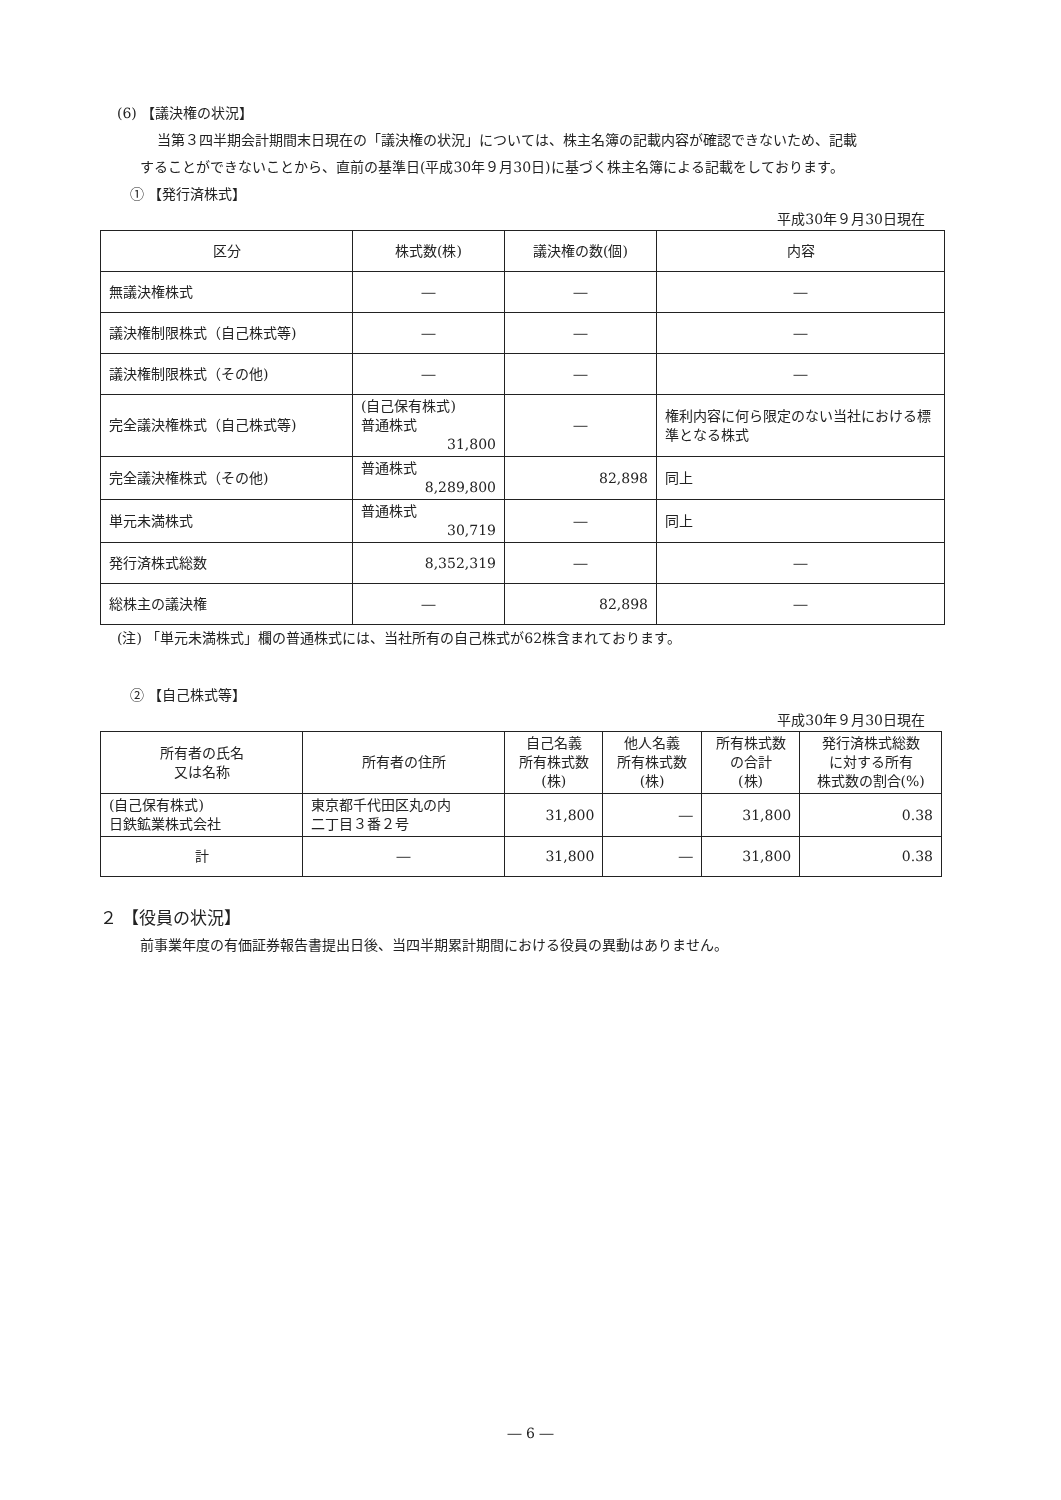(6) 【議決権の状況】
当第３四半期会計期間末日現在の「議決権の状況」については、株主名簿の記載内容が確認できないため、記載
することができないことから、直前の基準日(平成30年９月30日)に基づく株主名簿による記載をしております。
① 【発行済株式】
平成30年９月30日現在
| 区分 | 株式数(株) | 議決権の数(個) | 内容 |
| --- | --- | --- | --- |
| 無議決権株式 | ― | ― | ― |
| 議決権制限株式（自己株式等) | ― | ― | ― |
| 議決権制限株式（その他) | ― | ― | ― |
| 完全議決権株式（自己株式等) | (自己保有株式) 普通株式 31,800 | ― | 権利内容に何ら限定のない当社における標準となる株式 |
| 完全議決権株式（その他) | 普通株式 8,289,800 | 82,898 | 同上 |
| 単元未満株式 | 普通株式 30,719 | ― | 同上 |
| 発行済株式総数 | 8,352,319 | ― | ― |
| 総株主の議決権 | ― | 82,898 | ― |
(注) 「単元未満株式」欄の普通株式には、当社所有の自己株式が62株含まれております。
② 【自己株式等】
平成30年９月30日現在
| 所有者の氏名 又は名称 | 所有者の住所 | 自己名義 所有株式数 (株) | 他人名義 所有株式数 (株) | 所有株式数 の合計 (株) | 発行済株式総数 に対する所有 株式数の割合(%) |
| --- | --- | --- | --- | --- | --- |
| (自己保有株式) 日鉄鉱業株式会社 | 東京都千代田区丸の内 二丁目３番２号 | 31,800 | ― | 31,800 | 0.38 |
| 計 | ― | 31,800 | ― | 31,800 | 0.38 |
２ 【役員の状況】
前事業年度の有価証券報告書提出日後、当四半期累計期間における役員の異動はありません。
― 6 ―